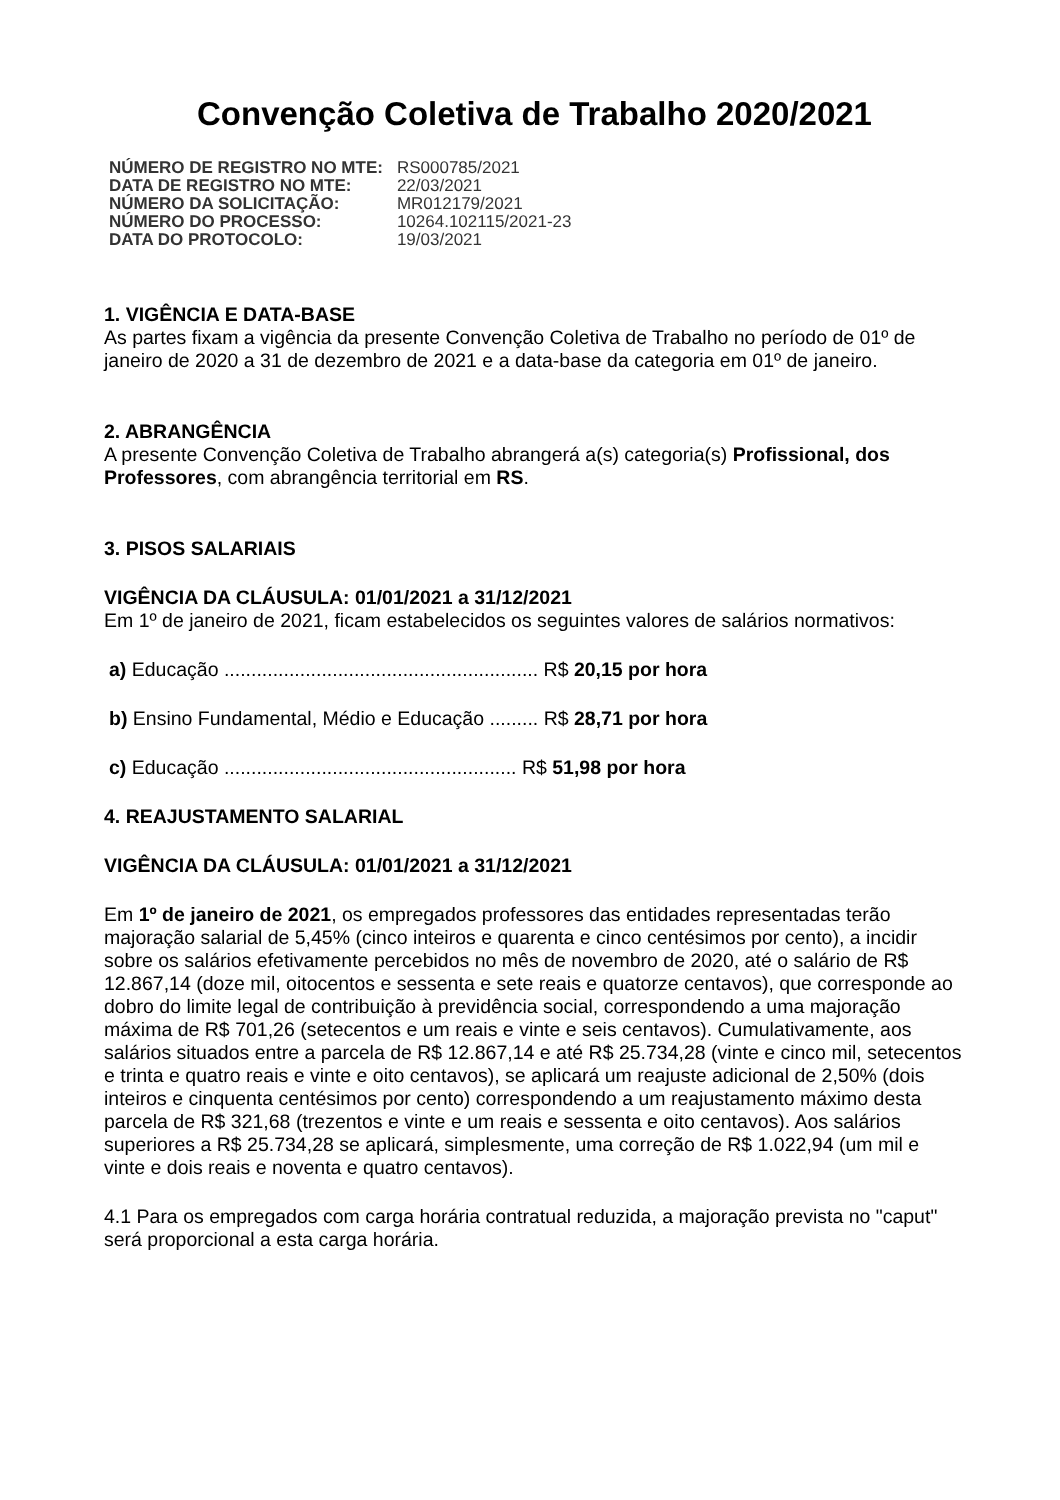Convenção Coletiva de Trabalho 2020/2021
| NÚMERO DE REGISTRO NO MTE: | RS000785/2021 |
| DATA DE REGISTRO NO MTE: | 22/03/2021 |
| NÚMERO DA SOLICITAÇÃO: | MR012179/2021 |
| NÚMERO DO PROCESSO: | 10264.102115/2021-23 |
| DATA DO PROTOCOLO: | 19/03/2021 |
1. VIGÊNCIA E DATA-BASE
As partes fixam a vigência da presente Convenção Coletiva de Trabalho no período de 01º de janeiro de 2020 a 31 de dezembro de 2021 e a data-base da categoria em 01º de janeiro.
2. ABRANGÊNCIA
A presente Convenção Coletiva de Trabalho abrangerá a(s) categoria(s) Profissional, dos Professores, com abrangência territorial em RS.
3. PISOS SALARIAIS
VIGÊNCIA DA CLÁUSULA: 01/01/2021 a 31/12/2021
Em 1º de janeiro de 2021, ficam estabelecidos os seguintes valores de salários normativos:
a) Educação .......................................................... R$ 20,15 por hora
b) Ensino Fundamental, Médio e Educação ......... R$ 28,71 por hora
c) Educação ...................................................... R$ 51,98 por hora
4. REAJUSTAMENTO SALARIAL
VIGÊNCIA DA CLÁUSULA: 01/01/2021 a 31/12/2021
Em 1º de janeiro de 2021, os empregados professores das entidades representadas terão majoração salarial de 5,45% (cinco inteiros e quarenta e cinco centésimos por cento), a incidir sobre os salários efetivamente percebidos no mês de novembro de 2020, até o salário de R$ 12.867,14 (doze mil, oitocentos e sessenta e sete reais e quatorze centavos), que corresponde ao dobro do limite legal de contribuição à previdência social, correspondendo a uma majoração máxima de R$ 701,26 (setecentos e um reais e vinte e seis centavos). Cumulativamente, aos salários situados entre a parcela de R$ 12.867,14 e até R$ 25.734,28 (vinte e cinco mil, setecentos e trinta e quatro reais e vinte e oito centavos), se aplicará um reajuste adicional de 2,50% (dois inteiros e cinquenta centésimos por cento) correspondendo a um reajustamento máximo desta parcela de R$ 321,68 (trezentos e vinte e um reais e sessenta e oito centavos). Aos salários superiores a R$ 25.734,28 se aplicará, simplesmente, uma correção de R$ 1.022,94 (um mil e vinte e dois reais e noventa e quatro centavos).
4.1 Para os empregados com carga horária contratual reduzida, a majoração prevista no "caput" será proporcional a esta carga horária.